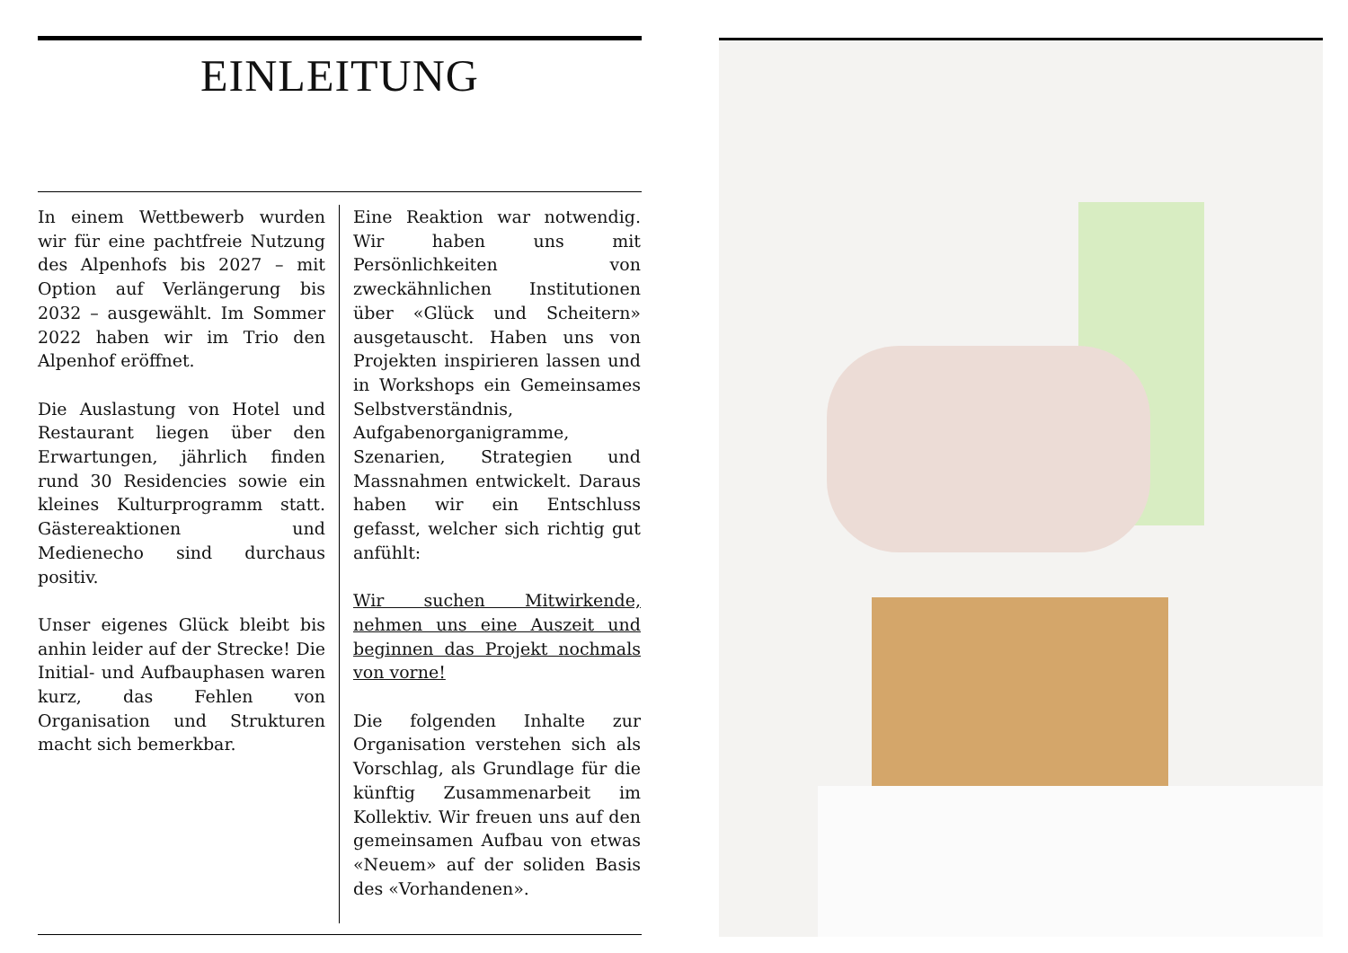EINLEITUNG
In einem Wettbewerb wurden wir für eine pachtfreie Nutzung des Alpenhofs bis 2027 – mit Option auf Verlängerung bis 2032 – ausgewählt. Im Sommer 2022 haben wir im Trio den Alpenhof eröffnet.
Die Auslastung von Hotel und Restaurant liegen über den Erwartungen, jährlich finden rund 30 Residencies sowie ein kleines Kulturprogramm statt. Gästereaktionen und Medienecho sind durchaus positiv.
Unser eigenes Glück bleibt bis anhin leider auf der Strecke! Die Initial- und Aufbauphasen waren kurz, das Fehlen von Organisation und Strukturen macht sich bemerkbar.
Eine Reaktion war notwendig. Wir haben uns mit Persönlichkeiten von zweckähnlichen Institutionen über «Glück und Scheitern» ausgetauscht. Haben uns von Projekten inspirieren lassen und in Workshops ein Gemeinsames Selbstverständnis, Aufgabenorganigramme, Szenarien, Strategien und Massnahmen entwickelt. Daraus haben wir ein Entschluss gefasst, welcher sich richtig gut anfühlt:
Wir suchen Mitwirkende, nehmen uns eine Auszeit und beginnen das Projekt nochmals von vorne!
Die folgenden Inhalte zur Organisation verstehen sich als Vorschlag, als Grundlage für die künftig Zusammenarbeit im Kollektiv. Wir freuen uns auf den gemeinsamen Aufbau von etwas «Neuem» auf der soliden Basis des «Vorhandenen».